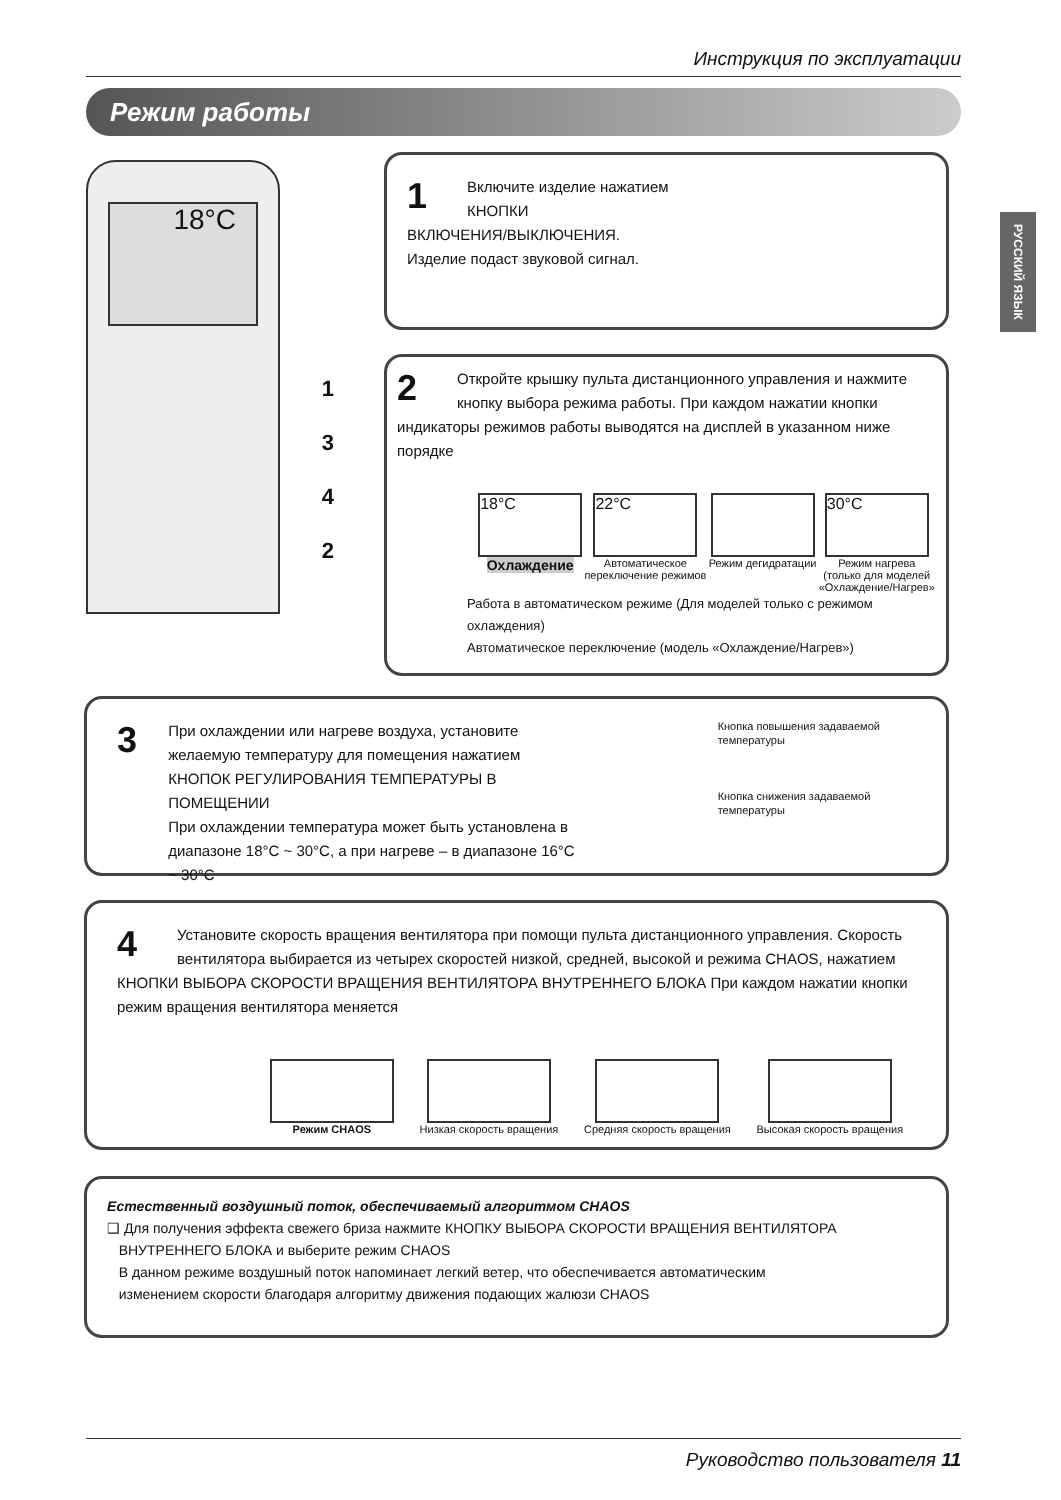Инструкция по эксплуатации
Режим работы
РУССКИЙ ЯЗЫК
18°C
1
3
4
2
1
Включите изделие нажатием
КНОПКИ
ВКЛЮЧЕНИЯ/ВЫКЛЮЧЕНИЯ.
Изделие подаст звуковой сигнал.
2
Откройте крышку пульта дистанционного управления и нажмите кнопку выбора режима работы. При каждом нажатии кнопки индикаторы режимов работы выводятся на дисплей в указанном ниже порядке
18°C
Охлаждение
22°C
Автоматическое
переключение режимов
Режим дегидратации
30°C
Режим нагрева
(только для моделей
«Охлаждение/Нагрев»
Работа в автоматическом режиме (Для моделей только с режимом охлаждения)
Автоматическое переключение (модель «Охлаждение/Нагрев»)
3
При охлаждении или нагреве воздуха, установите желаемую температуру для помещения нажатием КНОПОК РЕГУЛИРОВАНИЯ ТЕМПЕРАТУРЫ В ПОМЕЩЕНИИ
При охлаждении температура может быть установлена в диапазоне 18°C ~ 30°C, а при нагреве – в диапазоне 16°C ~ 30°C
Кнопка повышения задаваемой температуры
Кнопка снижения задаваемой температуры
4
Установите скорость вращения вентилятора при помощи пульта дистанционного управления. Скорость вентилятора выбирается из четырех скоростей низкой, средней, высокой и режима CHAOS, нажатием КНОПКИ ВЫБОРА СКОРОСТИ ВРАЩЕНИЯ ВЕНТИЛЯТОРА ВНУТРЕННЕГО БЛОКА При каждом нажатии кнопки режим вращения вентилятора меняется
Режим CHAOS Низкая скорость вращения Средняя скорость вращения Высокая скорость вращения
Естественный воздушный поток, обеспечиваемый алгоритмом CHAOS
❑ Для получения эффекта свежего бриза нажмите КНОПКУ ВЫБОРА СКОРОСТИ ВРАЩЕНИЯ ВЕНТИЛЯТОРА
ВНУТРЕННЕГО БЛОКА и выберите режим CHAOS
В данном режиме воздушный поток напоминает легкий ветер, что обеспечивается автоматическим
изменением скорости благодаря алгоритму движения подающих жалюзи CHAOS
Руководство пользователя 11